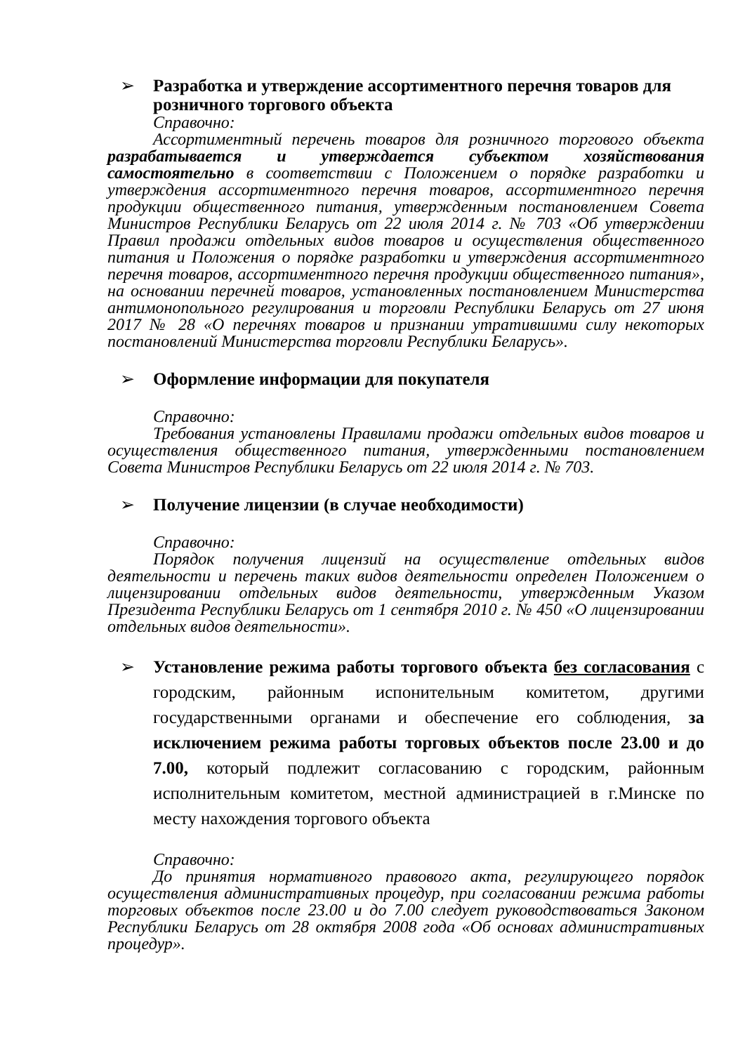➢ Разработка и утверждение ассортиментного перечня товаров для розничного торгового объекта
Справочно:
Ассортиментный перечень товаров для розничного торгового объекта разрабатывается и утверждается субъектом хозяйствования самостоятельно в соответствии с Положением о порядке разработки и утверждения ассортиментного перечня товаров, ассортиментного перечня продукции общественного питания, утвержденным постановлением Совета Министров Республики Беларусь от 22 июля 2014 г. № 703 «Об утверждении Правил продажи отдельных видов товаров и осуществления общественного питания и Положения о порядке разработки и утверждения ассортиментного перечня товаров, ассортиментного перечня продукции общественного питания», на основании перечней товаров, установленных постановлением Министерства антимонопольного регулирования и торговли Республики Беларусь от 27 июня 2017 № 28 «О перечнях товаров и признании утратившими силу некоторых постановлений Министерства торговли Республики Беларусь».
➢ Оформление информации для покупателя
Справочно:
Требования установлены Правилами продажи отдельных видов товаров и осуществления общественного питания, утвержденными постановлением Совета Министров Республики Беларусь от 22 июля 2014 г. № 703.
➢ Получение лицензии (в случае необходимости)
Справочно:
Порядок получения лицензий на осуществление отдельных видов деятельности и перечень таких видов деятельности определен Положением о лицензировании отдельных видов деятельности, утвержденным Указом Президента Республики Беларусь от 1 сентября 2010 г. № 450 «О лицензировании отдельных видов деятельности».
➢ Установление режима работы торгового объекта без согласования с городским, районным испонительным комитетом, другими государственными органами и обеспечение его соблюдения, за исключением режима работы торговых объектов после 23.00 и до 7.00, который подлежит согласованию с городским, районным исполнительным комитетом, местной администрацией в г.Минске по месту нахождения торгового объекта
Справочно:
До принятия нормативного правового акта, регулирующего порядок осуществления административных процедур, при согласовании режима работы торговых объектов после 23.00 и до 7.00 следует руководствоваться Законом Республики Беларусь от 28 октября 2008 года «Об основах административных процедур».